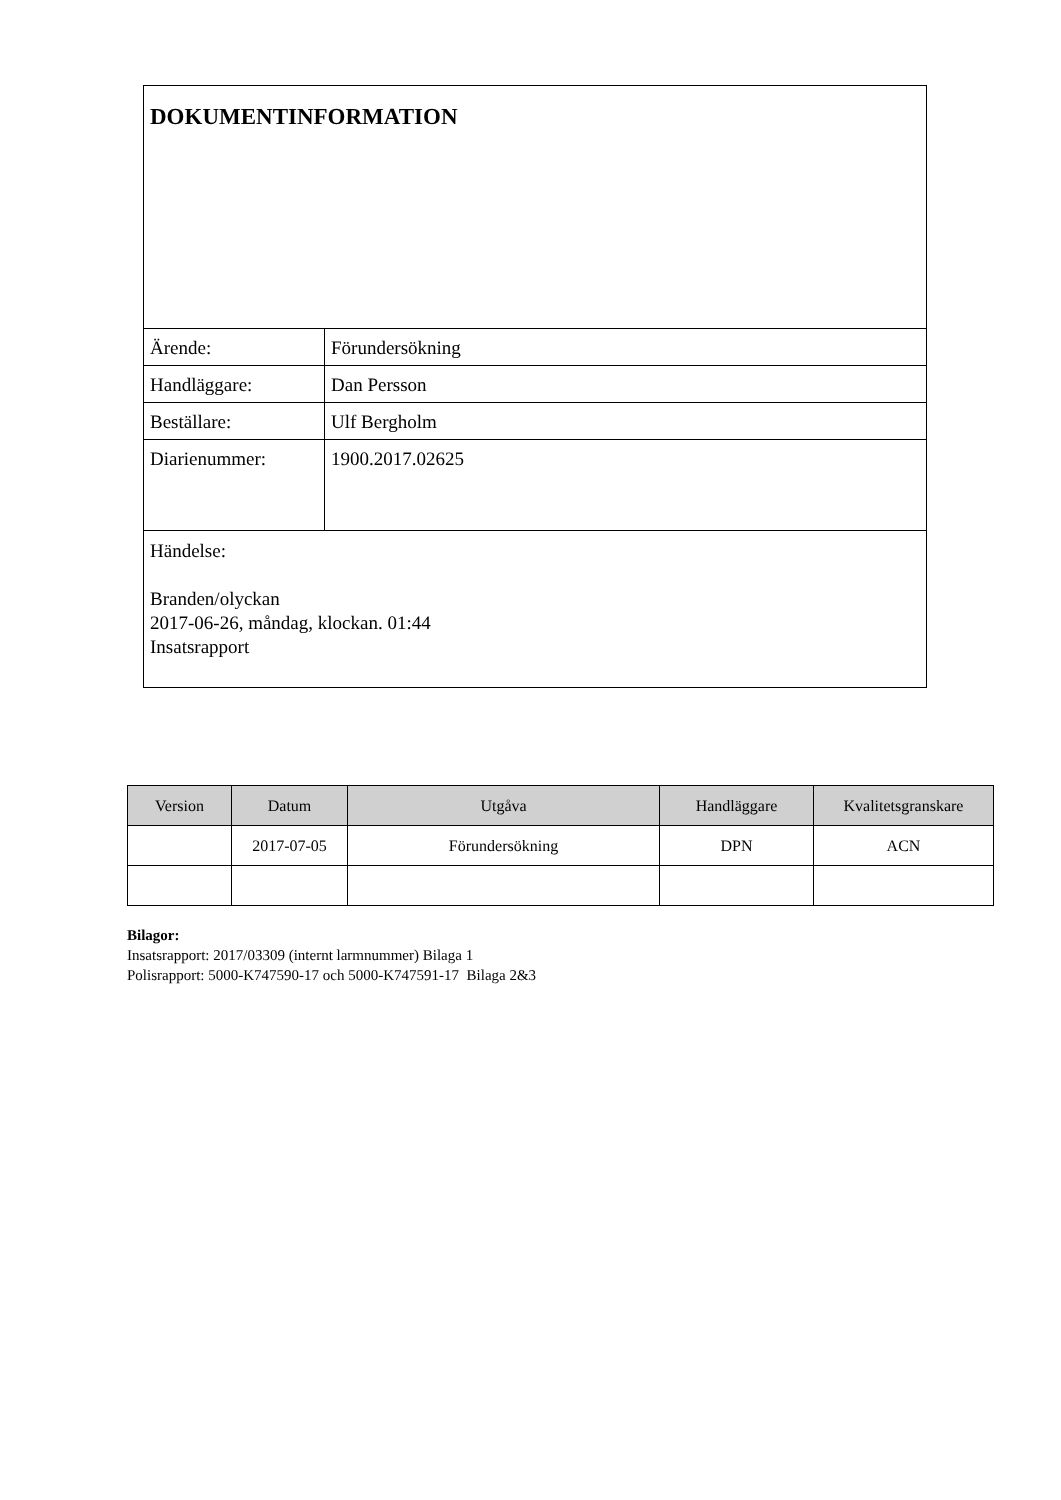| DOKUMENTINFORMATION | |
| Ärende: | Förundersökning |
| Handläggare: | Dan Persson |
| Beställare: | Ulf Bergholm |
| Diarienummer: | 1900.2017.02625 |
| Händelse: Branden/olyckan 2017-06-26, måndag, klockan. 01:44 Insatsrapport | |
| Version | Datum | Utgåva | Handläggare | Kvalitetsgranskare |
| --- | --- | --- | --- | --- |
| | 2017-07-05 | Förundersökning | DPN | ACN |
Bilagor:
Insatsrapport: 2017/03309 (internt larmnummer) Bilaga 1
Polisrapport: 5000-K747590-17 och 5000-K747591-17 Bilaga 2&3